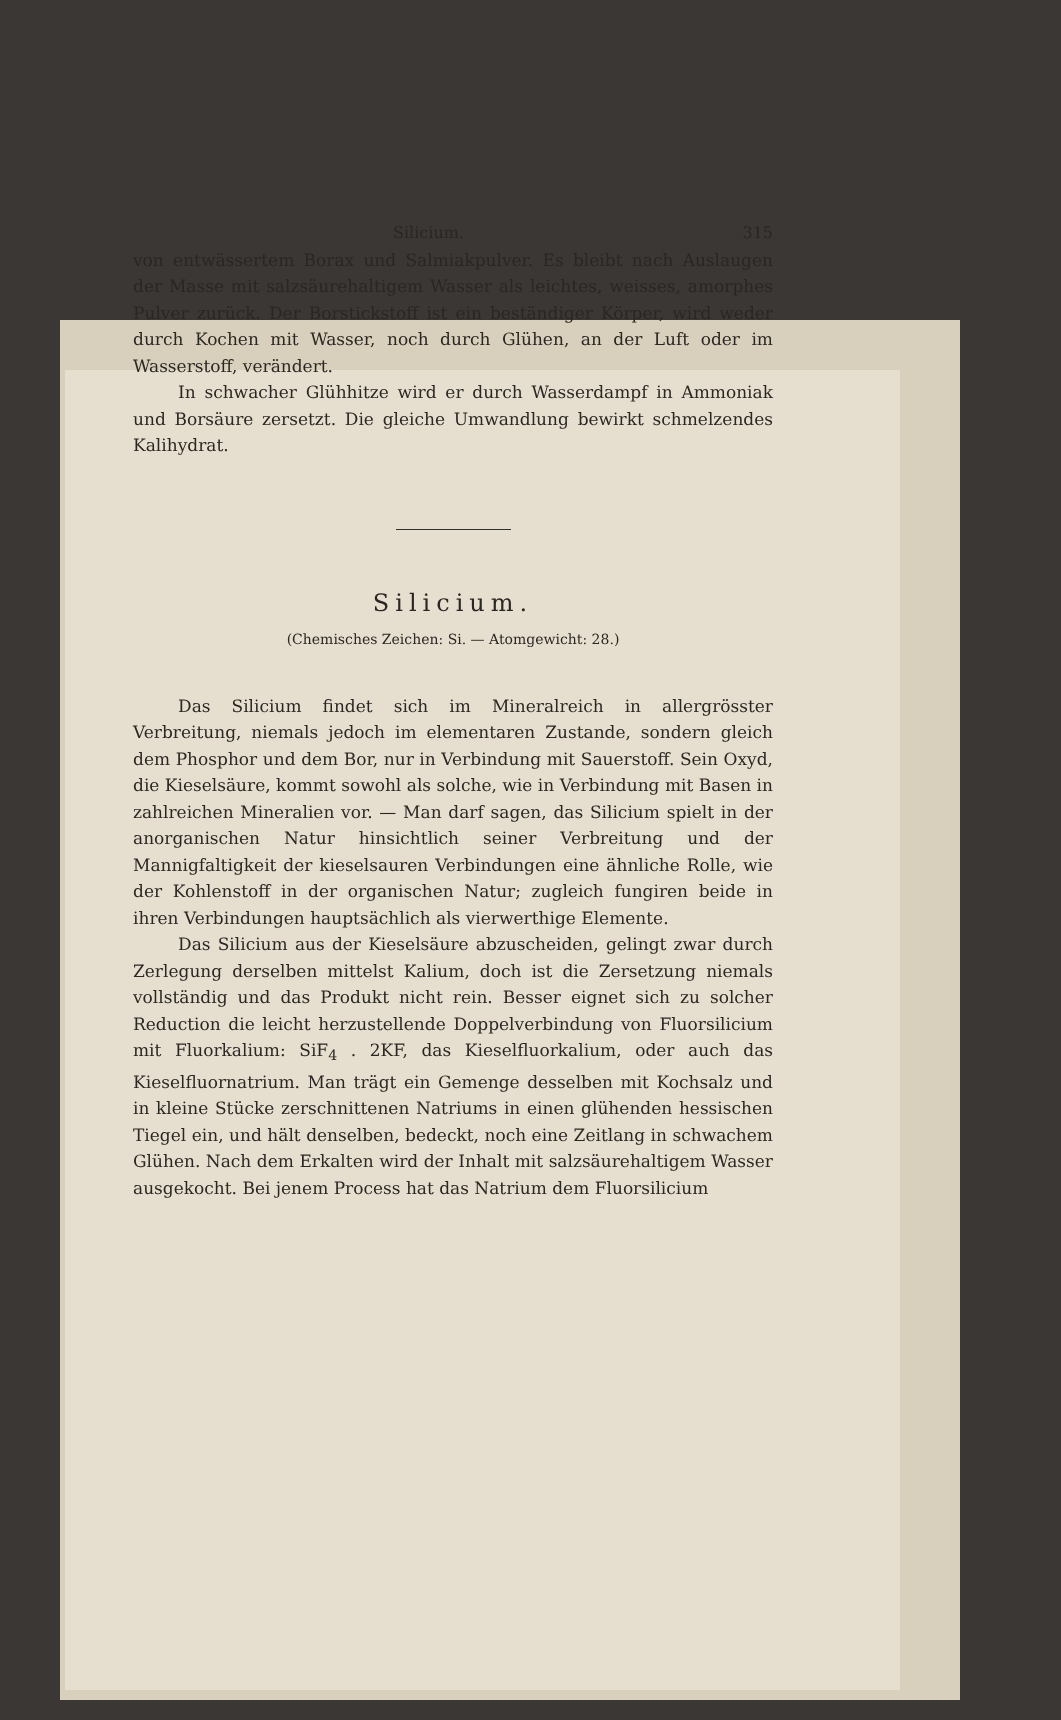Silicium. 315
von entwässertem Borax und Salmiakpulver. Es bleibt nach Auslaugen der Masse mit salzsäurehaltigem Wasser als leichtes, weisses, amorphes Pulver zurück. Der Borstickstoff ist ein beständiger Körper, wird weder durch Kochen mit Wasser, noch durch Glühen, an der Luft oder im Wasserstoff, verändert.
In schwacher Glühhitze wird er durch Wasserdampf in Ammoniak und Borsäure zersetzt. Die gleiche Umwandlung bewirkt schmelzendes Kalihydrat.
Silicium.
(Chemisches Zeichen: Si. — Atomgewicht: 28.)
Das Silicium findet sich im Mineralreich in allergrösster Verbreitung, niemals jedoch im elementaren Zustande, sondern gleich dem Phosphor und dem Bor, nur in Verbindung mit Sauerstoff. Sein Oxyd, die Kieselsäure, kommt sowohl als solche, wie in Verbindung mit Basen in zahlreichen Mineralien vor. — Man darf sagen, das Silicium spielt in der anorganischen Natur hinsichtlich seiner Verbreitung und der Mannigfaltigkeit der kieselsauren Verbindungen eine ähnliche Rolle, wie der Kohlenstoff in der organischen Natur; zugleich fungiren beide in ihren Verbindungen hauptsächlich als vierwerthige Elemente.
Das Silicium aus der Kieselsäure abzuscheiden, gelingt zwar durch Zerlegung derselben mittelst Kalium, doch ist die Zersetzung niemals vollständig und das Produkt nicht rein. Besser eignet sich zu solcher Reduction die leicht herzustellende Doppelverbindung von Fluorsilicium mit Fluorkalium: SiF<sub>4</sub> . 2KF, das Kieselfluorkalium, oder auch das Kieselfluornatrium. Man trägt ein Gemenge desselben mit Kochsalz und in kleine Stücke zerschnittenen Natriums in einen glühenden hessischen Tiegel ein, und hält denselben, bedeckt, noch eine Zeitlang in schwachem Glühen. Nach dem Erkalten wird der Inhalt mit salzsäurehaltigem Wasser ausgekocht. Bei jenem Process hat das Natrium dem Fluorsilicium